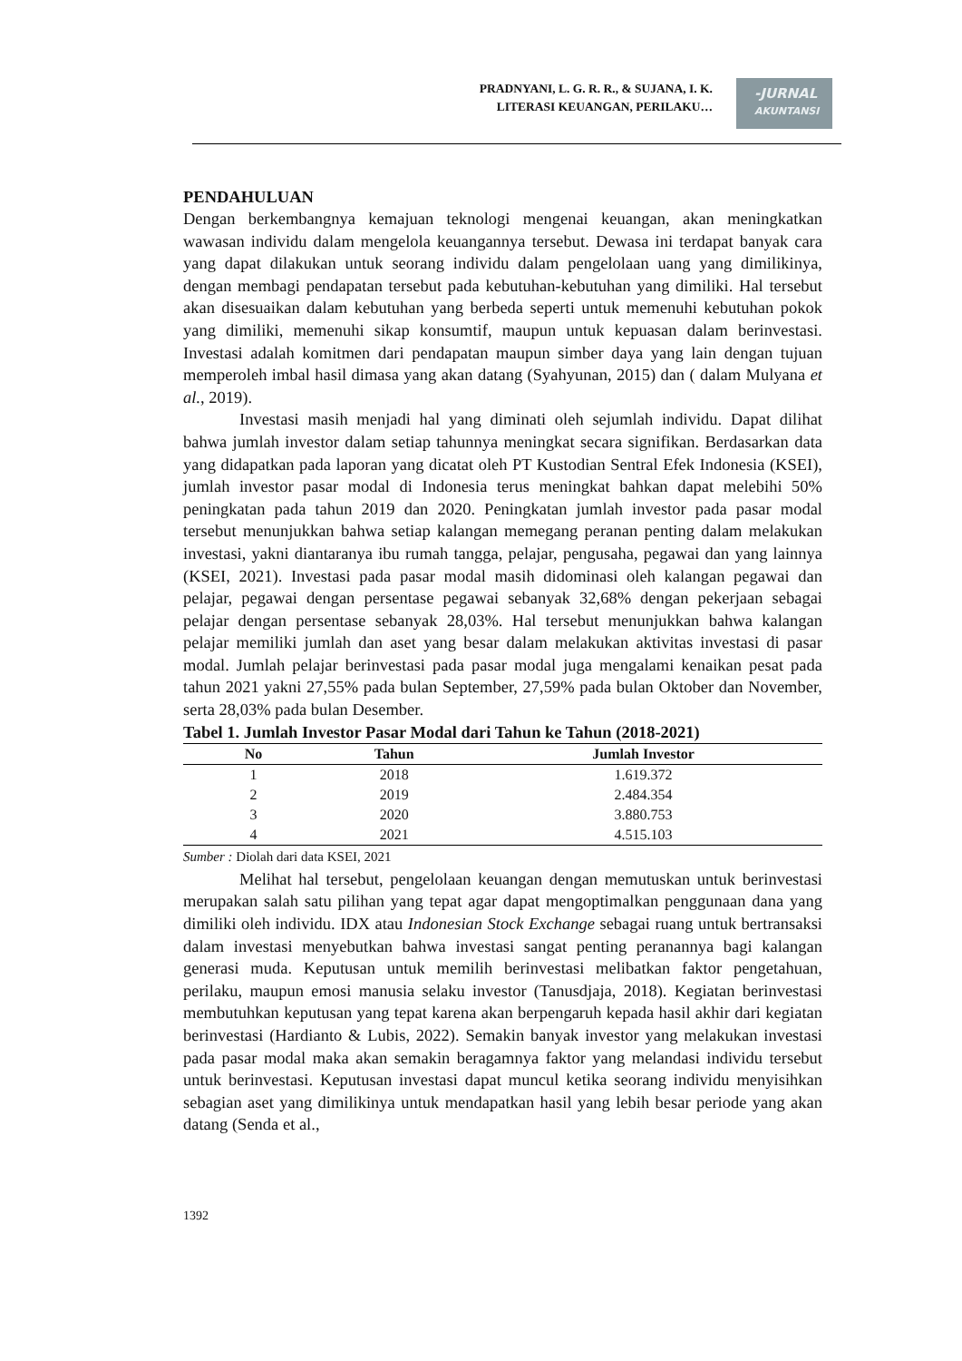PRADNYANI, L. G. R. R., & SUJANA, I. K.
LITERASI KEUANGAN, PERILAKU…
-JURNAL
AKUNTANSI
PENDAHULUAN
Dengan berkembangnya kemajuan teknologi mengenai keuangan, akan meningkatkan wawasan individu dalam mengelola keuangannya tersebut. Dewasa ini terdapat banyak cara yang dapat dilakukan untuk seorang individu dalam pengelolaan uang yang dimilikinya, dengan membagi pendapatan tersebut pada kebutuhan-kebutuhan yang dimiliki. Hal tersebut akan disesuaikan dalam kebutuhan yang berbeda seperti untuk memenuhi kebutuhan pokok yang dimiliki, memenuhi sikap konsumtif, maupun untuk kepuasan dalam berinvestasi. Investasi adalah komitmen dari pendapatan maupun simber daya yang lain dengan tujuan memperoleh imbal hasil dimasa yang akan datang (Syahyunan, 2015) dan ( dalam Mulyana et al., 2019).
Investasi masih menjadi hal yang diminati oleh sejumlah individu. Dapat dilihat bahwa jumlah investor dalam setiap tahunnya meningkat secara signifikan. Berdasarkan data yang didapatkan pada laporan yang dicatat oleh PT Kustodian Sentral Efek Indonesia (KSEI), jumlah investor pasar modal di Indonesia terus meningkat bahkan dapat melebihi 50% peningkatan pada tahun 2019 dan 2020. Peningkatan jumlah investor pada pasar modal tersebut menunjukkan bahwa setiap kalangan memegang peranan penting dalam melakukan investasi, yakni diantaranya ibu rumah tangga, pelajar, pengusaha, pegawai dan yang lainnya (KSEI, 2021). Investasi pada pasar modal masih didominasi oleh kalangan pegawai dan pelajar, pegawai dengan persentase pegawai sebanyak 32,68% dengan pekerjaan sebagai pelajar dengan persentase sebanyak 28,03%. Hal tersebut menunjukkan bahwa kalangan pelajar memiliki jumlah dan aset yang besar dalam melakukan aktivitas investasi di pasar modal. Jumlah pelajar berinvestasi pada pasar modal juga mengalami kenaikan pesat pada tahun 2021 yakni 27,55% pada bulan September, 27,59% pada bulan Oktober dan November, serta 28,03% pada bulan Desember.
Tabel 1. Jumlah Investor Pasar Modal dari Tahun ke Tahun (2018-2021)
| No | Tahun | Jumlah Investor |
| --- | --- | --- |
| 1 | 2018 | 1.619.372 |
| 2 | 2019 | 2.484.354 |
| 3 | 2020 | 3.880.753 |
| 4 | 2021 | 4.515.103 |
Sumber : Diolah dari data KSEI, 2021
Melihat hal tersebut, pengelolaan keuangan dengan memutuskan untuk berinvestasi merupakan salah satu pilihan yang tepat agar dapat mengoptimalkan penggunaan dana yang dimiliki oleh individu. IDX atau Indonesian Stock Exchange sebagai ruang untuk bertransaksi dalam investasi menyebutkan bahwa investasi sangat penting peranannya bagi kalangan generasi muda. Keputusan untuk memilih berinvestasi melibatkan faktor pengetahuan, perilaku, maupun emosi manusia selaku investor (Tanusdjaja, 2018). Kegiatan berinvestasi membutuhkan keputusan yang tepat karena akan berpengaruh kepada hasil akhir dari kegiatan berinvestasi (Hardianto & Lubis, 2022). Semakin banyak investor yang melakukan investasi pada pasar modal maka akan semakin beragamnya faktor yang melandasi individu tersebut untuk berinvestasi. Keputusan investasi dapat muncul ketika seorang individu menyisihkan sebagian aset yang dimilikinya untuk mendapatkan hasil yang lebih besar periode yang akan datang (Senda et al.,
1392